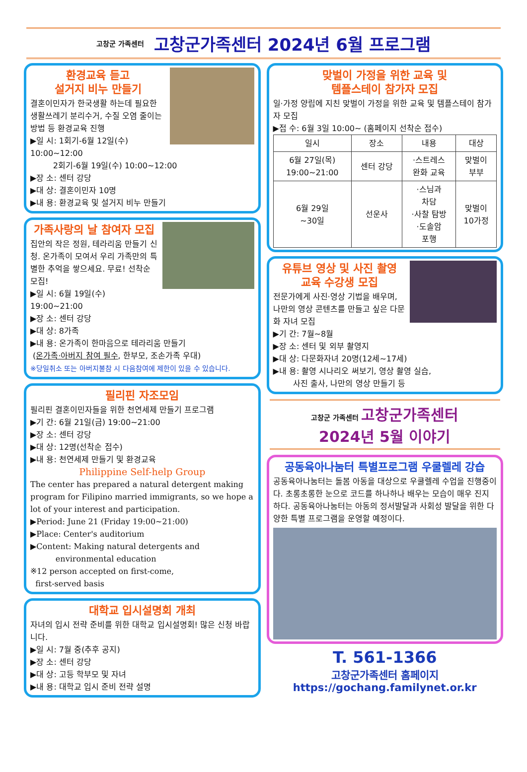고창군 가족센터 고창군가족센터 2024년 6월 프로그램
환경교육 듣고
설거지 비누 만들기
결혼이민자가 한국생활 하는데 필요한 생활쓰레기 분리수거, 수질 오염 줄이는 방법 등 환경교육 진행
▶일 시: 1회기-6월 12일(수) 10:00~12:00
2회기-6월 19일(수) 10:00~12:00
▶장 소: 센터 강당
▶대 상: 결혼이민자 10명
▶내 용: 환경교육 및 설거지 비누 만들기
가족사랑의 날 참여자 모집
집안의 작은 정원, 테라리움 만들기 신청. 온가족이 모여서 우리 가족만의 특별한 추억을 쌓으세요. 무료! 선착순 모집!
▶일 시: 6월 19일(수) 19:00~21:00
▶장 소: 센터 강당
▶대 상: 8가족
▶내 용: 온가족이 한마음으로 테라리움 만들기
(온가족·아버지 참여 필수, 한부모, 조손가족 우대)
※당일취소 또는 아버지불참 시 다음참여에 제한이 있을 수 있습니다.
필리핀 자조모임
필리핀 결혼이민자들을 위한 천연세제 만들기 프로그램
▶기 간: 6월 21일(금) 19:00~21:00
▶장 소: 센터 강당
▶대 상: 12명(선착순 접수)
▶내 용: 천연세제 만들기 및 환경교육
Philippine Self-help Group
The center has prepared a natural detergent making program for Filipino married immigrants, so we hope a lot of your interest and participation.
▶Period: June 21 (Friday 19:00~21:00)
▶Place: Center's auditorium
▶Content: Making natural detergents and
environmental education
※12 person accepted on first-come,
first-served basis
대학교 입시설명회 개최
자녀의 입시 전략 준비를 위한 대학교 입시설명회! 많은 신청 바랍니다.
▶일 시: 7월 중(추후 공지)
▶장 소: 센터 강당
▶대 상: 고등 학부모 및 자녀
▶내 용: 대학교 입시 준비 전략 설명
맞벌이 가정을 위한 교육 및
템플스테이 참가자 모집
일·가정 양립에 지친 맞벌이 가정을 위한 교육 및 템플스테이 참가자 모집
▶접 수: 6월 3일 10:00~ (홈페이지 선착순 접수)
| 일시 | 장소 | 내용 | 대상 |
| --- | --- | --- | --- |
| 6월 27일(목) 19:00~21:00 | 센터 강당 | ·스트레스 완화 교육 | 맞벌이 부부 |
| 6월 29일 ~30일 | 선운사 | ·스님과 차담 ·사찰 탐방 ·도솔암 포행 | 맞벌이 10가정 |
유튜브 영상 및 사진 촬영
교육 수강생 모집
전문가에게 사진·영상 기법을 배우며, 나만의 영상 콘텐츠를 만들고 싶은 다문화 자녀 모집
▶기 간: 7월~8월
▶장 소: 센터 및 외부 촬영지
▶대 상: 다문화자녀 20명(12세~17세)
▶내 용: 촬영 시나리오 써보기, 영상 촬영 실습,
사진 출사, 나만의 영상 만들기 등
고창군 가족센터 고창군가족센터
2024년 5월 이야기
공동육아나눔터 특별프로그램 우쿨렐레 강습
공동육아나눔터는 돌봄 아동을 대상으로 우쿨렐레 수업을 진행중이다. 초롱초롱한 눈으로 코드를 하나하나 배우는 모습이 매우 진지하다. 공동육아나눔터는 아동의 정서발달과 사회성 발달을 위한 다양한 특별 프로그램을 운영할 예정이다.
T. 561-1366
고창군가족센터 홈페이지
https://gochang.familynet.or.kr